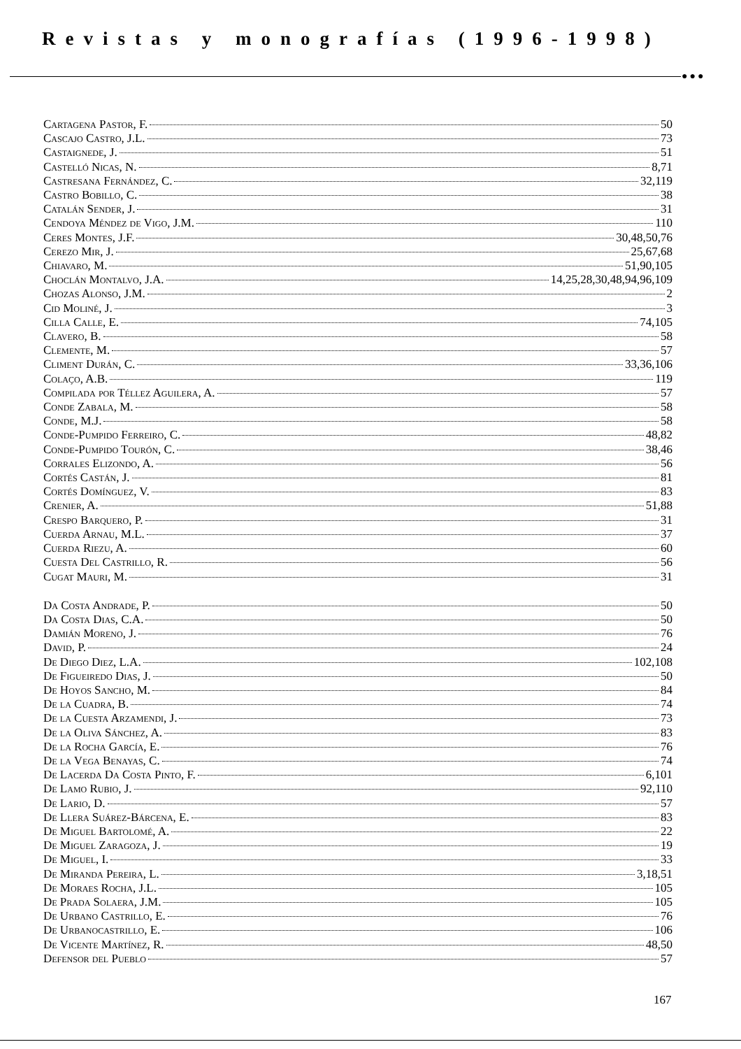Revistas y monografías (1996-1998)
●●●
Cartagena Pastor, F. 50
Cascajo Castro, J.L. 73
Castaignede, J. 51
Castelló Nicas, N. 8,71
Castresana Fernández, C. 32,119
Castro Bobillo, C. 38
Catalán Sender, J. 31
Cendoya Méndez de Vigo, J.M. 110
Ceres Montes, J.F. 30,48,50,76
Cerezo Mir, J. 25,67,68
Chiavaro, M. 51,90,105
Choclán Montalvo, J.A. 14,25,28,30,48,94,96,109
Chozas Alonso, J.M. 2
Cid Moliné, J. 3
Cilla Calle, E. 74,105
Clavero, B. 58
Clemente, M. 57
Climent Durán, C. 33,36,106
Colaço, A.B. 119
Compilada por Téllez Aguilera, A. 57
Conde Zabala, M. 58
Conde, M.J. 58
Conde-Pumpido Ferreiro, C. 48,82
Conde-Pumpido Tourón, C. 38,46
Corrales Elizondo, A. 56
Cortés Castán, J. 81
Cortés Domínguez, V. 83
Crenier, A. 51,88
Crespo Barquero, P. 31
Cuerda Arnau, M.L. 37
Cuerda Riezu, A. 60
Cuesta Del Castrillo, R. 56
Cugat Mauri, M. 31
Da Costa Andrade, P. 50
Da Costa Dias, C.A. 50
Damián Moreno, J. 76
David, P. 24
De Diego Diez, L.A. 102,108
De Figueiredo Dias, J. 50
De Hoyos Sancho, M. 84
De la Cuadra, B. 74
De la Cuesta Arzamendi, J. 73
De la Oliva Sánchez, A. 83
De la Rocha García, E. 76
De la Vega Benayas, C. 74
De Lacerda Da Costa Pinto, F. 6,101
De Lamo Rubio, J. 92,110
De Lario, D. 57
De Llera Suárez-Bárcena, E. 83
De Miguel Bartolomé, A. 22
De Miguel Zaragoza, J. 19
De Miguel, I. 33
De Miranda Pereira, L. 3,18,51
De Moraes Rocha, J.L. 105
De Prada Solaera, J.M. 105
De Urbano Castrillo, E. 76
De Urbanocastrillo, E. 106
De Vicente Martínez, R. 48,50
Defensor del Pueblo 57
167